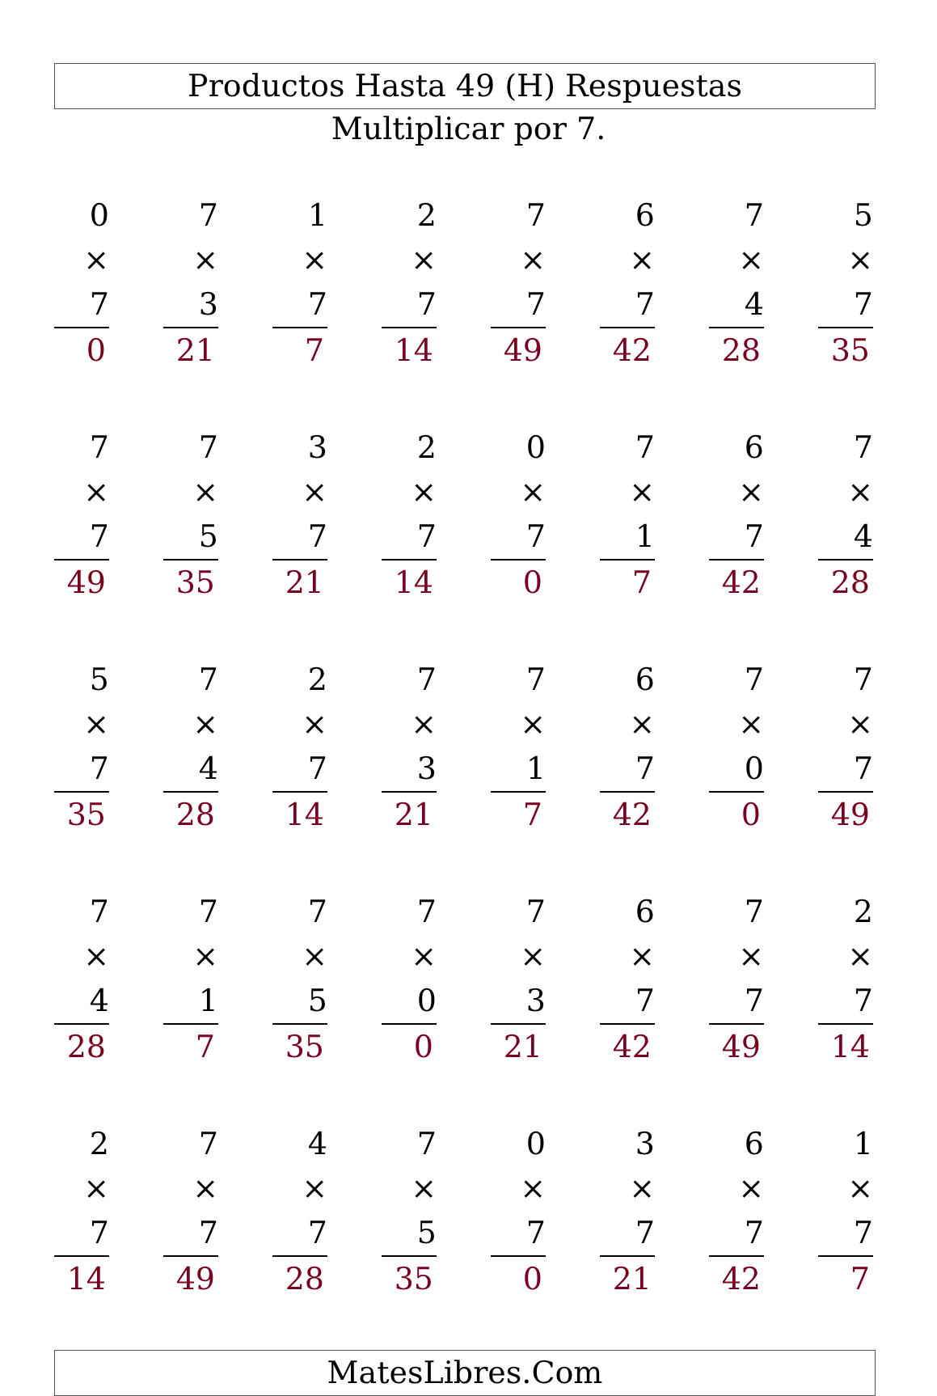Productos Hasta 49 (H) Respuestas
Multiplicar por 7.
0
× 7
0
7
× 3
21
1
× 7
7
2
× 7
14
7
× 7
49
6
× 7
42
7
× 4
28
5
× 7
35
7
× 7
49
7
× 5
35
3
× 7
21
2
× 7
14
0
× 7
0
7
× 1
7
6
× 7
42
7
× 4
28
5
× 7
35
7
× 4
28
2
× 7
14
7
× 3
21
7
× 1
7
6
× 7
42
7
× 0
0
7
× 7
49
7
× 4
28
7
× 1
7
7
× 5
35
7
× 0
0
7
× 3
21
6
× 7
42
7
× 7
49
2
× 7
14
2
× 7
14
7
× 7
49
4
× 7
28
7
× 5
35
0
× 7
0
3
× 7
21
6
× 7
42
1
× 7
7
MatesLibres.Com